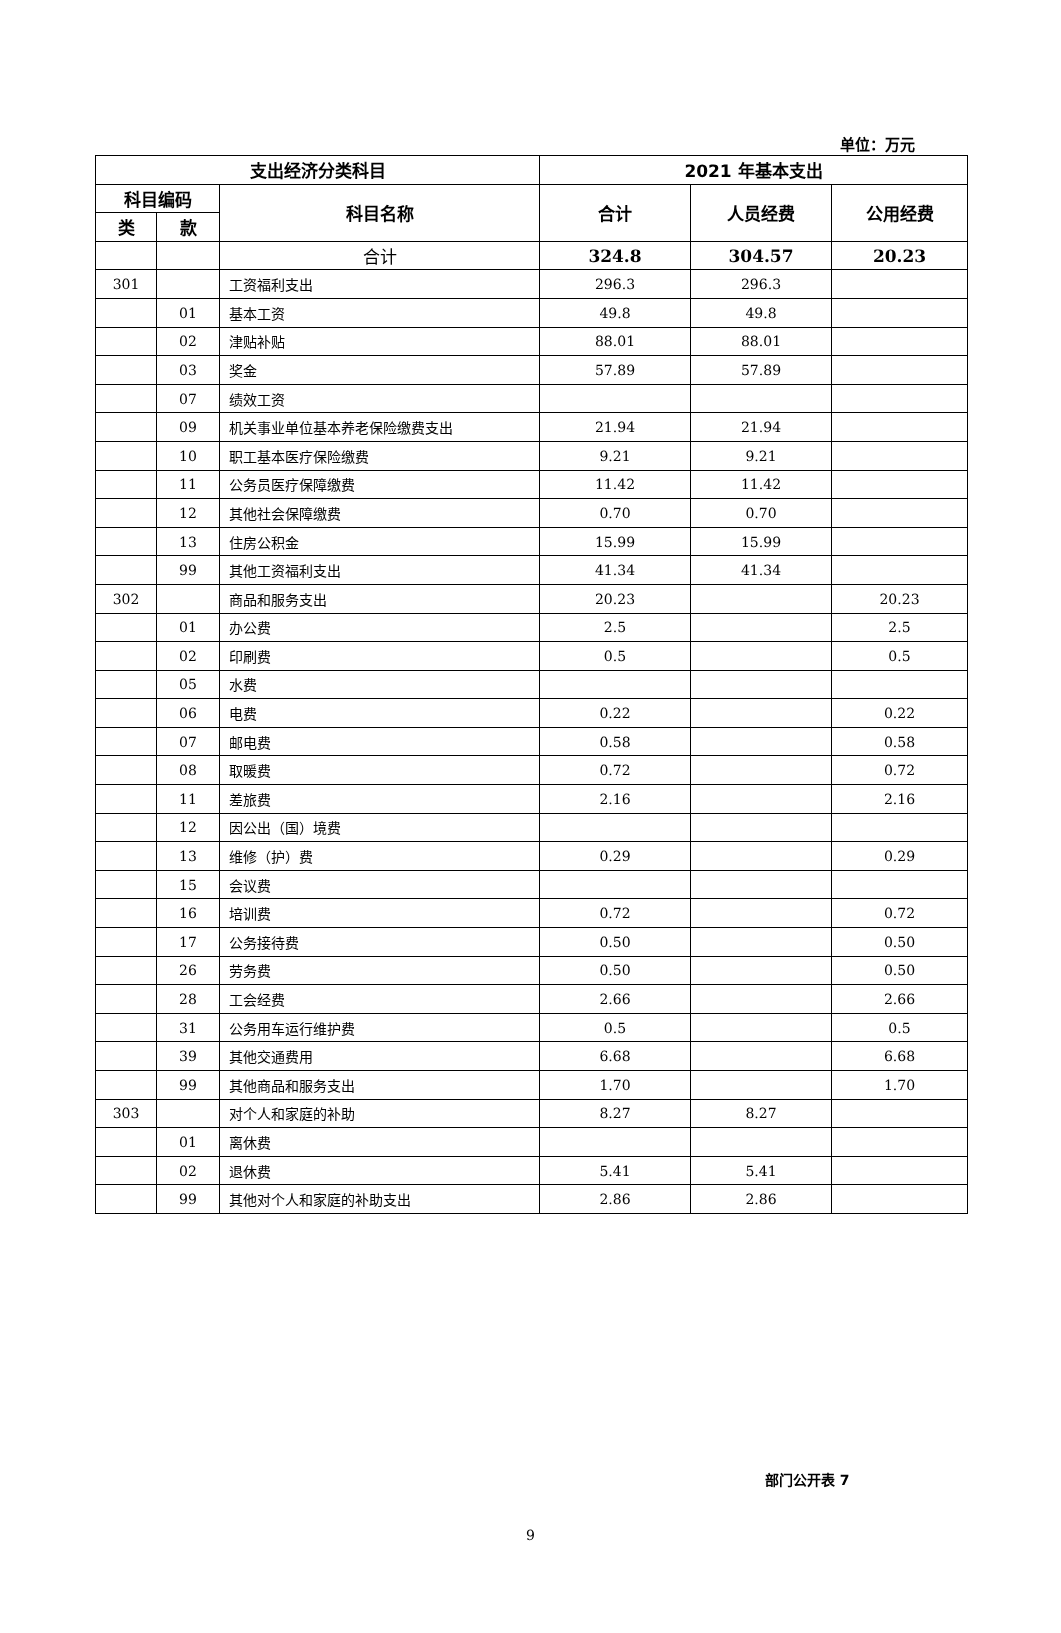单位：万元
| 支出经济分类科目 | | | 2021 年基本支出 | | |
| --- | --- | --- | --- | --- | --- |
| 科目编码 | | 科目名称 | 合计 | 人员经费 | 公用经费 |
| 类 | 款 | | | | |
| | | 合计 | 324.8 | 304.57 | 20.23 |
| 301 | | 工资福利支出 | 296.3 | 296.3 | |
| | 01 | 基本工资 | 49.8 | 49.8 | |
| | 02 | 津贴补贴 | 88.01 | 88.01 | |
| | 03 | 奖金 | 57.89 | 57.89 | |
| | 07 | 绩效工资 | | | |
| | 09 | 机关事业单位基本养老保险缴费支出 | 21.94 | 21.94 | |
| | 10 | 职工基本医疗保险缴费 | 9.21 | 9.21 | |
| | 11 | 公务员医疗保障缴费 | 11.42 | 11.42 | |
| | 12 | 其他社会保障缴费 | 0.70 | 0.70 | |
| | 13 | 住房公积金 | 15.99 | 15.99 | |
| | 99 | 其他工资福利支出 | 41.34 | 41.34 | |
| 302 | | 商品和服务支出 | 20.23 | | 20.23 |
| | 01 | 办公费 | 2.5 | | 2.5 |
| | 02 | 印刷费 | 0.5 | | 0.5 |
| | 05 | 水费 | | | |
| | 06 | 电费 | 0.22 | | 0.22 |
| | 07 | 邮电费 | 0.58 | | 0.58 |
| | 08 | 取暖费 | 0.72 | | 0.72 |
| | 11 | 差旅费 | 2.16 | | 2.16 |
| | 12 | 因公出（国）境费 | | | |
| | 13 | 维修（护）费 | 0.29 | | 0.29 |
| | 15 | 会议费 | | | |
| | 16 | 培训费 | 0.72 | | 0.72 |
| | 17 | 公务接待费 | 0.50 | | 0.50 |
| | 26 | 劳务费 | 0.50 | | 0.50 |
| | 28 | 工会经费 | 2.66 | | 2.66 |
| | 31 | 公务用车运行维护费 | 0.5 | | 0.5 |
| | 39 | 其他交通费用 | 6.68 | | 6.68 |
| | 99 | 其他商品和服务支出 | 1.70 | | 1.70 |
| 303 | | 对个人和家庭的补助 | 8.27 | 8.27 | |
| | 01 | 离休费 | | | |
| | 02 | 退休费 | 5.41 | 5.41 | |
| | 99 | 其他对个人和家庭的补助支出 | 2.86 | 2.86 | |
部门公开表 7
9